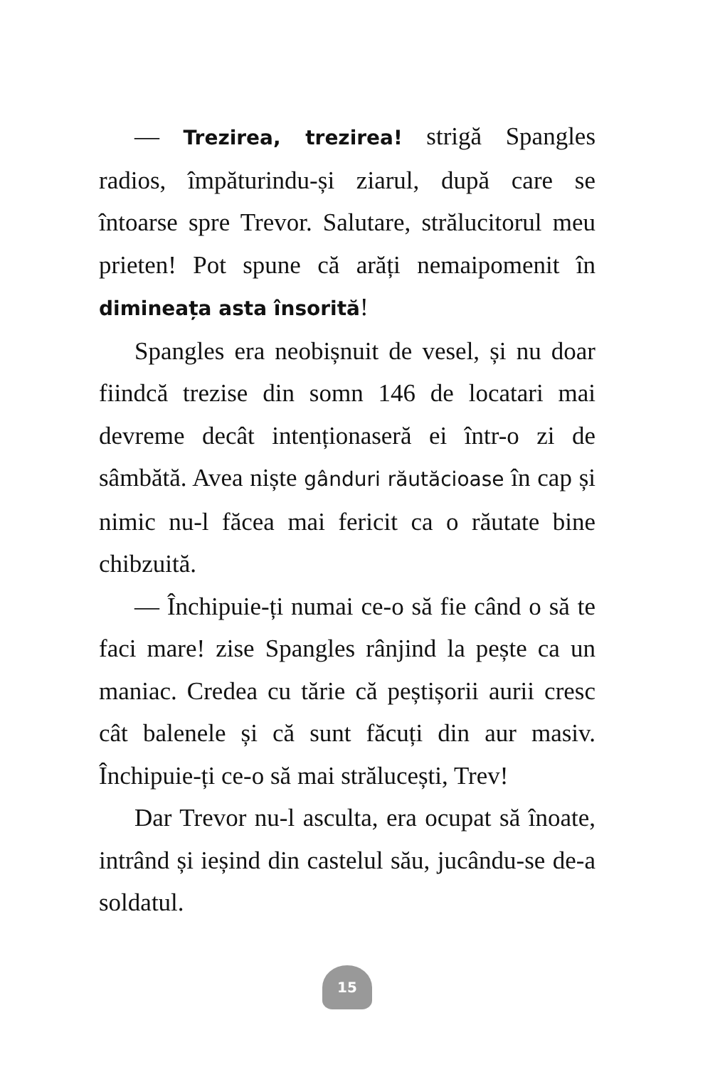— Trezirea, trezirea! strigă Spangles radios, împăturindu-și ziarul, după care se întoarse spre Trevor. Salutare, strălucitorul meu prieten! Pot spune că arăți nemaipomenit în dimineața asta însorită!
Spangles era neobișnuit de vesel, și nu doar fiindcă trezise din somn 146 de locatari mai devreme decât intenționaseră ei într-o zi de sâmbătă. Avea niște gânduri răutăcioase în cap și nimic nu-l făcea mai fericit ca o răutate bine chibzuită.
— Închipuie-ți numai ce-o să fie când o să te faci mare! zise Spangles rânjind la pește ca un maniac. Credea cu tărie că peștișorii aurii cresc cât balenele și că sunt făcuți din aur masiv. Închipuie-ți ce-o să mai strălucești, Trev!
Dar Trevor nu-l asculta, era ocupat să înoate, intrând și ieșind din castelul său, jucându-se de-a soldatul.
15